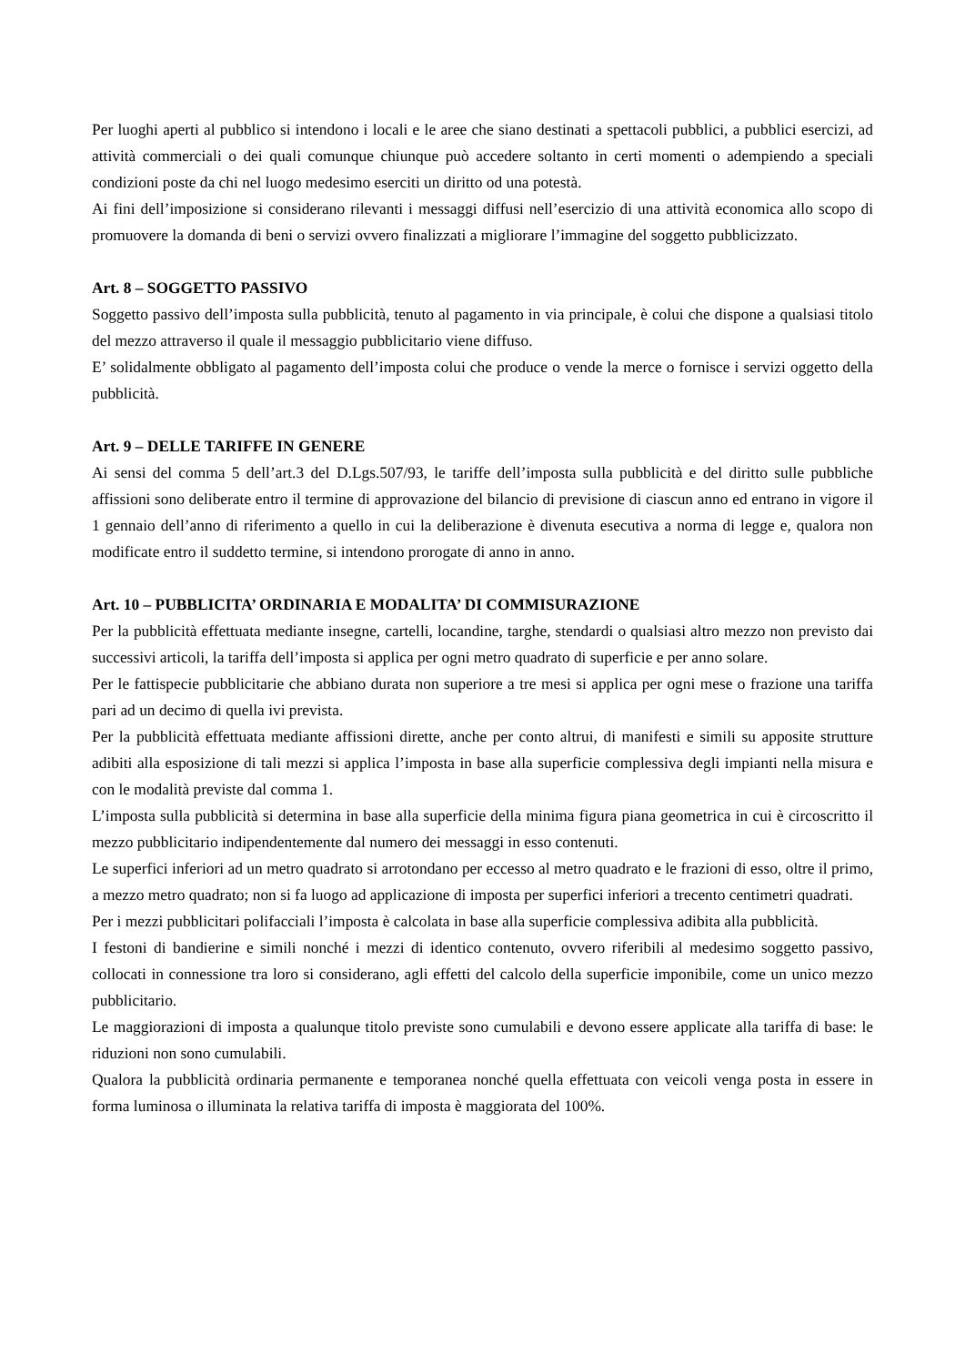Per luoghi aperti al pubblico si intendono i locali e le aree che siano destinati a spettacoli pubblici, a pubblici esercizi, ad attività commerciali o dei quali comunque chiunque può accedere soltanto in certi momenti o adempiendo a speciali condizioni poste da chi nel luogo medesimo eserciti un diritto od una potestà.
Ai fini dell’imposizione si considerano rilevanti i messaggi diffusi nell’esercizio di una attività economica allo scopo di promuovere la domanda di beni o servizi ovvero finalizzati a migliorare l’immagine del soggetto pubblicizzato.
Art. 8 – SOGGETTO PASSIVO
Soggetto passivo dell’imposta sulla pubblicità, tenuto al pagamento in via principale, è colui che dispone a qualsiasi titolo del mezzo attraverso il quale il messaggio pubblicitario viene diffuso.
E’ solidalmente obbligato al pagamento dell’imposta colui che produce o vende la merce o fornisce i servizi oggetto della pubblicità.
Art. 9 – DELLE TARIFFE IN GENERE
Ai sensi del comma 5 dell’art.3 del D.Lgs.507/93, le tariffe dell’imposta sulla pubblicità e del diritto sulle pubbliche affissioni sono deliberate entro il termine di approvazione del bilancio di previsione di ciascun anno ed entrano in vigore il 1 gennaio dell’anno di riferimento a quello in cui la deliberazione è divenuta esecutiva a norma di legge e, qualora non modificate entro il suddetto termine, si intendono prorogate di anno in anno.
Art. 10 – PUBBLICITA’ ORDINARIA E MODALITA’ DI COMMISURAZIONE
Per la pubblicità effettuata mediante insegne, cartelli, locandine, targhe, stendardi o qualsiasi altro mezzo non previsto dai successivi articoli, la tariffa dell’imposta si applica per ogni metro quadrato di superficie e per anno solare.
Per le fattispecie pubblicitarie che abbiano durata non superiore a tre mesi si applica per ogni mese o frazione una tariffa pari ad un decimo di quella ivi prevista.
Per la pubblicità effettuata mediante affissioni dirette, anche per conto altrui, di manifesti e simili su apposite strutture adibiti alla esposizione di tali mezzi si applica l’imposta in base alla superficie complessiva degli impianti nella misura e con le modalità previste dal comma 1.
L’imposta sulla pubblicità si determina in base alla superficie della minima figura piana geometrica in cui è circoscritto il mezzo pubblicitario indipendentemente dal numero dei messaggi in esso contenuti.
Le superfici inferiori ad un metro quadrato si arrotondano per eccesso al metro quadrato e le frazioni di esso, oltre il primo, a mezzo metro quadrato; non si fa luogo ad applicazione di imposta per superfici inferiori a trecento centimetri quadrati.
Per i mezzi pubblicitari polifacciali l’imposta è calcolata in base alla superficie complessiva adibita alla pubblicità.
I festoni di bandierine e simili nonché i mezzi di identico contenuto, ovvero riferibili al medesimo soggetto passivo, collocati in connessione tra loro si considerano, agli effetti del calcolo della superficie imponibile, come un unico mezzo pubblicitario.
Le maggiorazioni di imposta a qualunque titolo previste sono cumulabili e devono essere applicate alla tariffa di base: le riduzioni non sono cumulabili.
Qualora la pubblicità ordinaria permanente e temporanea nonché quella effettuata con veicoli venga posta in essere in forma luminosa o illuminata la relativa tariffa di imposta è maggiorata del 100%.